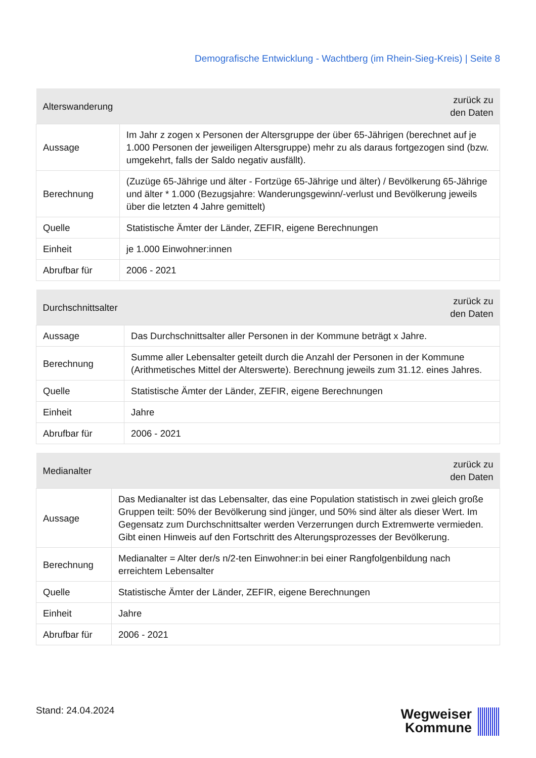Demografische Entwicklung - Wachtberg (im Rhein-Sieg-Kreis) | Seite 8
| Alterswanderung | zurück zu den Daten |
| --- | --- |
| Aussage | Im Jahr z zogen x Personen der Altersgruppe der über 65-Jährigen (berechnet auf je 1.000 Personen der jeweiligen Altersgruppe) mehr zu als daraus fortgezogen sind (bzw. umgekehrt, falls der Saldo negativ ausfällt). |
| Berechnung | (Zuzüge 65-Jährige und älter - Fortzüge 65-Jährige und älter) / Bevölkerung 65-Jährige und älter * 1.000 (Bezugsjahre: Wanderungsgewinn/-verlust und Bevölkerung jeweils über die letzten 4 Jahre gemittelt) |
| Quelle | Statistische Ämter der Länder, ZEFIR, eigene Berechnungen |
| Einheit | je 1.000 Einwohner:innen |
| Abrufbar für | 2006 - 2021 |
| Durchschnittsalter | zurück zu den Daten |
| --- | --- |
| Aussage | Das Durchschnittsalter aller Personen in der Kommune beträgt x Jahre. |
| Berechnung | Summe aller Lebensalter geteilt durch die Anzahl der Personen in der Kommune (Arithmetisches Mittel der Alterswerte). Berechnung jeweils zum 31.12. eines Jahres. |
| Quelle | Statistische Ämter der Länder, ZEFIR, eigene Berechnungen |
| Einheit | Jahre |
| Abrufbar für | 2006 - 2021 |
| Medianalter | zurück zu den Daten |
| --- | --- |
| Aussage | Das Medianalter ist das Lebensalter, das eine Population statistisch in zwei gleich große Gruppen teilt: 50% der Bevölkerung sind jünger, und 50% sind älter als dieser Wert. Im Gegensatz zum Durchschnittsalter werden Verzerrungen durch Extremwerte vermieden. Gibt einen Hinweis auf den Fortschritt des Alterungsprozesses der Bevölkerung. |
| Berechnung | Medianalter = Alter der/s n/2-ten Einwohner:in bei einer Rangfolgenbildung nach erreichtem Lebensalter |
| Quelle | Statistische Ämter der Länder, ZEFIR, eigene Berechnungen |
| Einheit | Jahre |
| Abrufbar für | 2006 - 2021 |
Stand: 24.04.2024
Wegweiser
Kommune